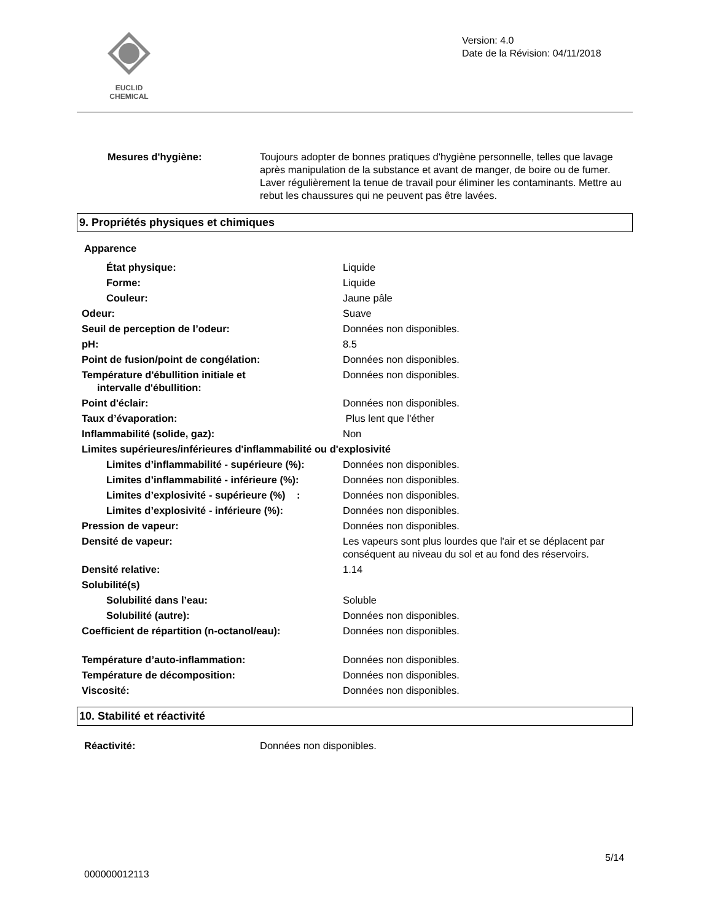EUCLID CHEMICAL
Version: 4.0
Date de la Révision: 04/11/2018
Mesures d'hygiène: Toujours adopter de bonnes pratiques d'hygiène personnelle, telles que lavage après manipulation de la substance et avant de manger, de boire ou de fumer. Laver régulièrement la tenue de travail pour éliminer les contaminants. Mettre au rebut les chaussures qui ne peuvent pas être lavées.
9. Propriétés physiques et chimiques
| Apparence | |
| État physique: | Liquide |
| Forme: | Liquide |
| Couleur: | Jaune pâle |
| Odeur: | Suave |
| Seuil de perception de l’odeur: | Données non disponibles. |
| pH: | 8.5 |
| Point de fusion/point de congélation: | Données non disponibles. |
| Température d'ébullition initiale et intervalle d'ébullition: | Données non disponibles. |
| Point d'éclair: | Données non disponibles. |
| Taux d’évaporation: | Plus lent que l'éther |
| Inflammabilité (solide, gaz): | Non |
| Limites supérieures/inférieures d'inflammabilité ou d'explosivité | |
| Limites d’inflammabilité - supérieure (%): | Données non disponibles. |
| Limites d’inflammabilité - inférieure (%): | Données non disponibles. |
| Limites d’explosivité - supérieure (%) : | Données non disponibles. |
| Limites d’explosivité - inférieure (%): | Données non disponibles. |
| Pression de vapeur: | Données non disponibles. |
| Densité de vapeur: | Les vapeurs sont plus lourdes que l'air et se déplacent par conséquent au niveau du sol et au fond des réservoirs. |
| Densité relative: | 1.14 |
| Solubilité(s) | |
| Solubilité dans l’eau: | Soluble |
| Solubilité (autre): | Données non disponibles. |
| Coefficient de répartition (n-octanol/eau): | Données non disponibles. |
| Température d’auto-inflammation: | Données non disponibles. |
| Température de décomposition: | Données non disponibles. |
| Viscosité: | Données non disponibles. |
10. Stabilité et réactivité
Réactivité: Données non disponibles.
5/14
000000012113